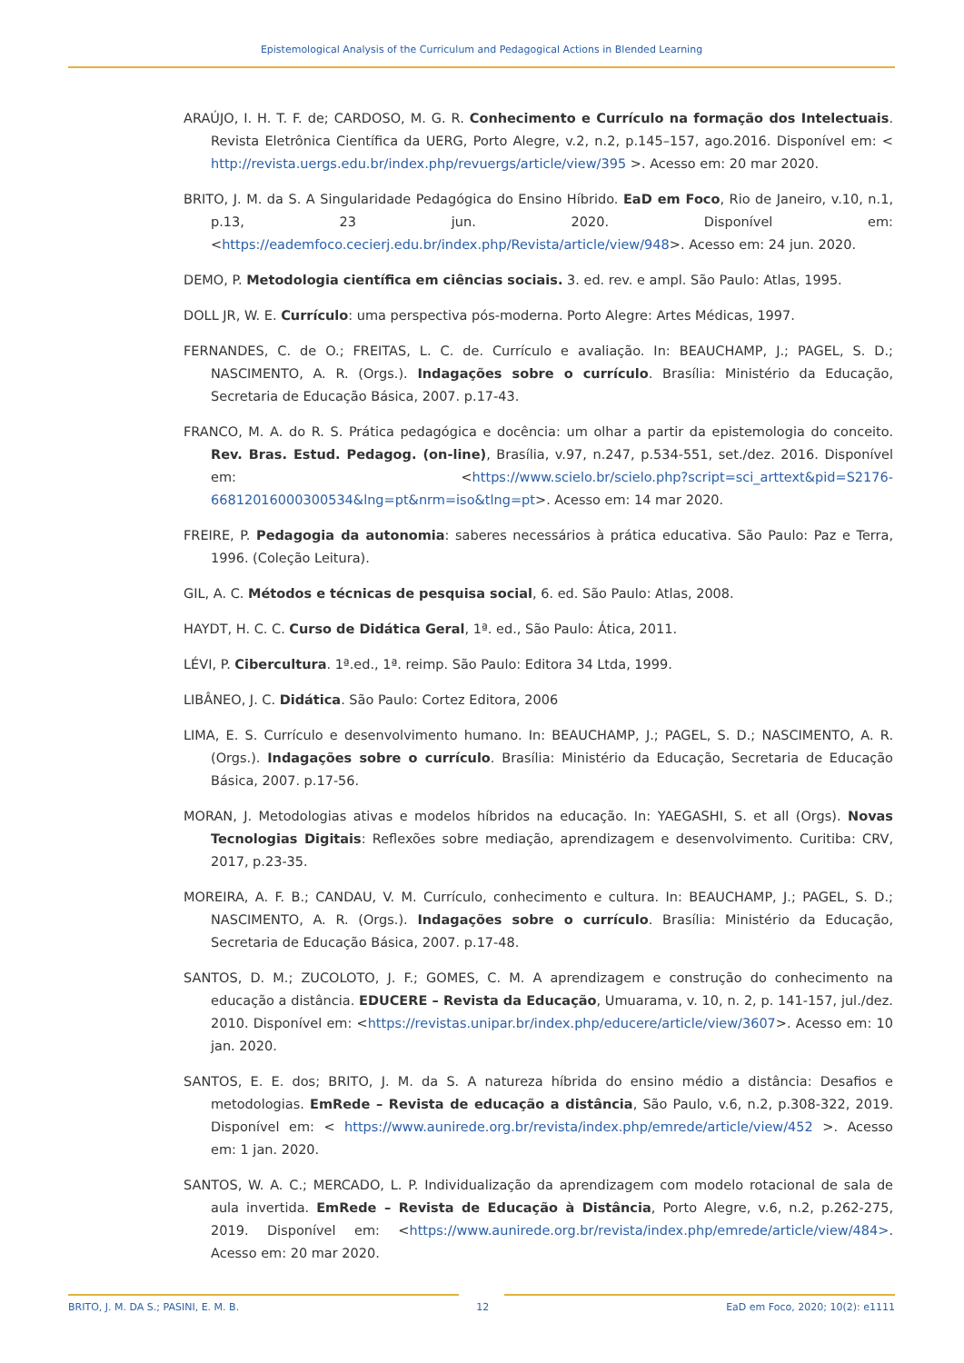Epistemological Analysis of the Curriculum and Pedagogical Actions in Blended Learning
ARAÚJO, I. H. T. F. de; CARDOSO, M. G. R. Conhecimento e Currículo na formação dos Intelectuais. Revista Eletrônica Científica da UERG, Porto Alegre, v.2, n.2, p.145–157, ago.2016. Disponível em: < http://revista.uergs.edu.br/index.php/revuergs/article/view/395 >. Acesso em: 20 mar 2020.
BRITO, J. M. da S. A Singularidade Pedagógica do Ensino Híbrido. EaD em Foco, Rio de Janeiro, v.10, n.1, p.13, 23 jun. 2020. Disponível em: <https://eademfoco.cecierj.edu.br/index.php/Revista/article/view/948>. Acesso em: 24 jun. 2020.
DEMO, P. Metodologia científica em ciências sociais. 3. ed. rev. e ampl. São Paulo: Atlas, 1995.
DOLL JR, W. E. Currículo: uma perspectiva pós-moderna. Porto Alegre: Artes Médicas, 1997.
FERNANDES, C. de O.; FREITAS, L. C. de. Currículo e avaliação. In: BEAUCHAMP, J.; PAGEL, S. D.; NASCIMENTO, A. R. (Orgs.). Indagações sobre o currículo. Brasília: Ministério da Educação, Secretaria de Educação Básica, 2007. p.17-43.
FRANCO, M. A. do R. S. Prática pedagógica e docência: um olhar a partir da epistemologia do conceito. Rev. Bras. Estud. Pedagog. (on-line), Brasília, v.97, n.247, p.534-551, set./dez. 2016. Disponível em: <https://www.scielo.br/scielo.php?script=sci_arttext&pid=S2176-66812016000300534&lng=pt&nrm=iso&tlng=pt>. Acesso em: 14 mar 2020.
FREIRE, P. Pedagogia da autonomia: saberes necessários à prática educativa. São Paulo: Paz e Terra, 1996. (Coleção Leitura).
GIL, A. C. Métodos e técnicas de pesquisa social, 6. ed. São Paulo: Atlas, 2008.
HAYDT, H. C. C. Curso de Didática Geral, 1ª. ed., São Paulo: Ática, 2011.
LÉVI, P. Cibercultura. 1ª.ed., 1ª. reimp. São Paulo: Editora 34 Ltda, 1999.
LIBÂNEO, J. C. Didática. São Paulo: Cortez Editora, 2006
LIMA, E. S. Currículo e desenvolvimento humano. In: BEAUCHAMP, J.; PAGEL, S. D.; NASCIMENTO, A. R. (Orgs.). Indagações sobre o currículo. Brasília: Ministério da Educação, Secretaria de Educação Básica, 2007. p.17-56.
MORAN, J. Metodologias ativas e modelos híbridos na educação. In: YAEGASHI, S. et all (Orgs). Novas Tecnologias Digitais: Reflexões sobre mediação, aprendizagem e desenvolvimento. Curitiba: CRV, 2017, p.23-35.
MOREIRA, A. F. B.; CANDAU, V. M. Currículo, conhecimento e cultura. In: BEAUCHAMP, J.; PAGEL, S. D.; NASCIMENTO, A. R. (Orgs.). Indagações sobre o currículo. Brasília: Ministério da Educação, Secretaria de Educação Básica, 2007. p.17-48.
SANTOS, D. M.; ZUCOLOTO, J. F.; GOMES, C. M. A aprendizagem e construção do conhecimento na educação a distância. EDUCERE – Revista da Educação, Umuarama, v. 10, n. 2, p. 141-157, jul./dez. 2010. Disponível em: <https://revistas.unipar.br/index.php/educere/article/view/3607>. Acesso em: 10 jan. 2020.
SANTOS, E. E. dos; BRITO, J. M. da S. A natureza híbrida do ensino médio a distância: Desafios e metodologias. EmRede – Revista de educação a distância, São Paulo, v.6, n.2, p.308-322, 2019. Disponível em: < https://www.aunirede.org.br/revista/index.php/emrede/article/view/452 >. Acesso em: 1 jan. 2020.
SANTOS, W. A. C.; MERCADO, L. P. Individualização da aprendizagem com modelo rotacional de sala de aula invertida. EmRede – Revista de Educação à Distância, Porto Alegre, v.6, n.2, p.262-275, 2019. Disponível em: <https://www.aunirede.org.br/revista/index.php/emrede/article/view/484>. Acesso em: 20 mar 2020.
BRITO, J. M. DA S.; PASINI, E. M. B. 12 EaD em Foco, 2020; 10(2): e1111